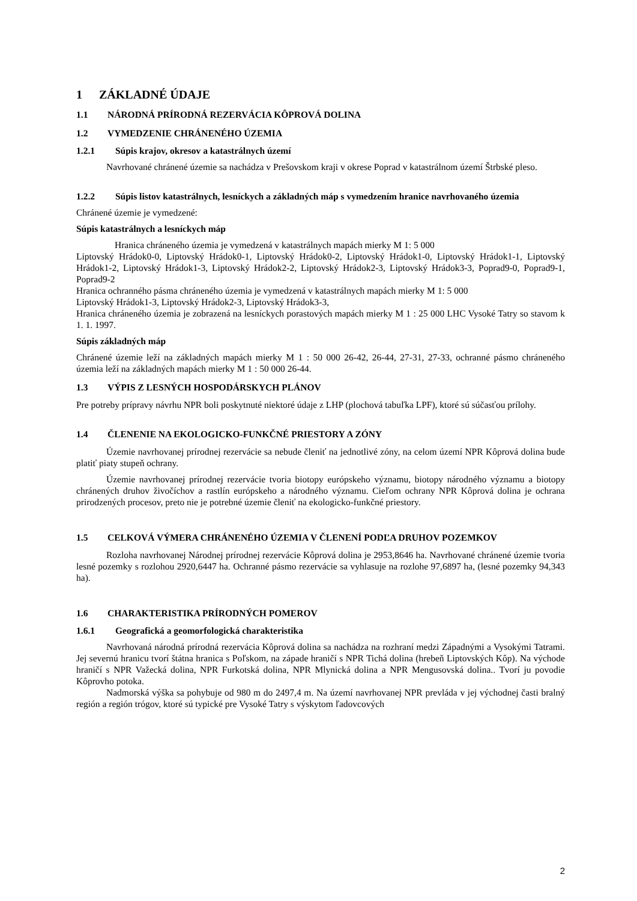1 ZÁKLADNÉ ÚDAJE
1.1 NÁRODNÁ PRÍRODNÁ REZERVÁCIA KÔPROVÁ DOLINA
1.2 VYMEDZENIE CHRÁNENÉHO ÚZEMIA
1.2.1 Súpis krajov, okresov a katastrálnych území
Navrhované chránené územie sa nachádza v Prešovskom kraji v okrese Poprad v katastrálnom území Štrbské pleso.
1.2.2 Súpis listov katastrálnych, lesníckych a základných máp s vymedzením hranice navrhovaného územia
Chránené územie je vymedzené:
Súpis katastrálnych a lesníckych máp
Hranica chráneného územia je vymedzená v katastrálnych mapách mierky M 1: 5 000
Liptovský Hrádok0-0, Liptovský Hrádok0-1, Liptovský Hrádok0-2, Liptovský Hrádok1-0, Liptovský Hrádok1-1, Liptovský Hrádok1-2, Liptovský Hrádok1-3, Liptovský Hrádok2-2, Liptovský Hrádok2-3, Liptovský Hrádok3-3, Poprad9-0, Poprad9-1, Poprad9-2
Hranica ochranného pásma chráneného územia je vymedzená v katastrálnych mapách mierky M 1: 5 000
Liptovský Hrádok1-3, Liptovský Hrádok2-3, Liptovský Hrádok3-3,
Hranica chráneného územia je zobrazená na lesníckych porastových mapách mierky M 1 : 25 000 LHC Vysoké Tatry so stavom k 1. 1. 1997.
Súpis základných máp
Chránené územie leží na základných mapách mierky M 1 : 50 000 26-42, 26-44, 27-31, 27-33, ochranné pásmo chráneného územia leží na základných mapách mierky M 1 : 50 000 26-44.
1.3 VÝPIS Z LESNÝCH HOSPODÁRSKYCH PLÁNOV
Pre potreby prípravy návrhu NPR boli poskytnuté niektoré údaje z LHP (plochová tabuľka LPF), ktoré sú súčasťou prílohy.
1.4 ČLENENIE NA EKOLOGICKO-FUNKČNÉ PRIESTORY A ZÓNY
Územie navrhovanej prírodnej rezervácie sa nebude členiť na jednotlivé zóny, na celom území NPR Kôprová dolina bude platiť piaty stupeň ochrany.
Územie navrhovanej prírodnej rezervácie tvoria biotopy európskeho významu, biotopy národného významu a biotopy chránených druhov živočíchov a rastlín európskeho a národného významu. Cieľom ochrany NPR Kôprová dolina je ochrana prirodzených procesov, preto nie je potrebné územie členiť na ekologicko-funkčné priestory.
1.5 CELKOVÁ VÝMERA CHRÁNENÉHO ÚZEMIA V ČLENENÍ PODĽA DRUHOV POZEMKOV
Rozloha navrhovanej Národnej prírodnej rezervácie Kôprová dolina je 2953,8646 ha. Navrhované chránené územie tvoria lesné pozemky s rozlohou 2920,6447 ha. Ochranné pásmo rezervácie sa vyhlasuje na rozlohe 97,6897 ha, (lesné pozemky 94,343 ha).
1.6 CHARAKTERISTIKA PRÍRODNÝCH POMEROV
1.6.1 Geografická a geomorfologická charakteristika
Navrhovaná národná prírodná rezervácia Kôprová dolina sa nachádza na rozhraní medzi Západnými a Vysokými Tatrami. Jej severnú hranicu tvorí štátna hranica s Poľskom, na západe hraničí s NPR Tichá dolina (hrebeň Liptovských Kôp). Na východe hraničí s NPR Važecká dolina, NPR Furkotská dolina, NPR Mlynická dolina a NPR Mengusovská dolina.. Tvorí ju povodie Kôprovho potoka.
Nadmorská výška sa pohybuje od 980 m do 2497,4 m. Na území navrhovanej NPR prevláda v jej východnej časti bralný región a región trógov, ktoré sú typické pre Vysoké Tatry s výskytom ľadovcových
2